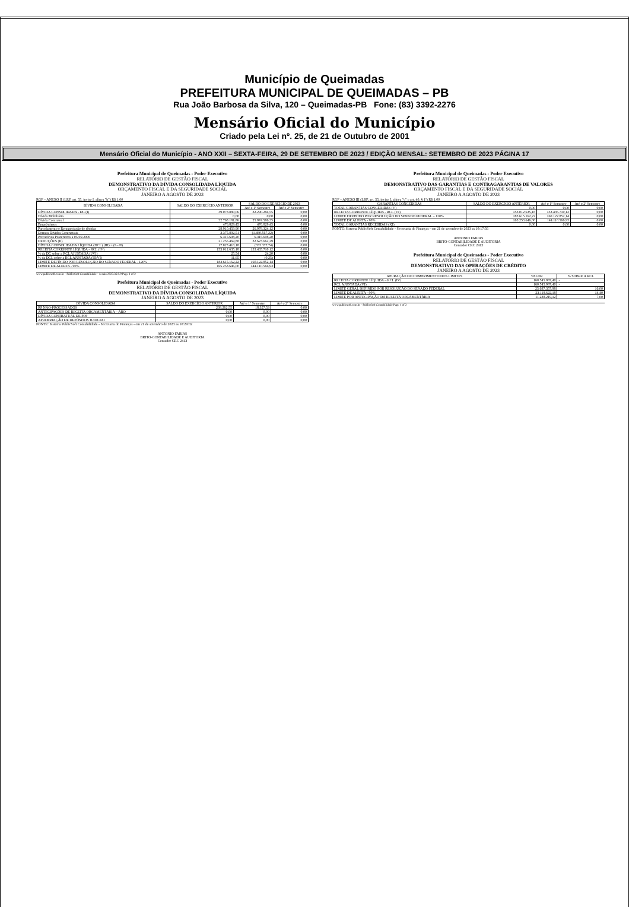Município de Queimadas
PREFEITURA MUNICIPAL DE QUEIMADAS – PB
Rua João Barbosa da Silva, 120 – Queimadas-PB Fone: (83) 3392-2276
Mensário Oficial do Município
Criado pela Lei nº. 25, de 21 de Outubro de 2001
Mensário Oficial do Município - ANO XXII – SEXTA-FEIRA, 29 DE SETEMBRO DE 2023 / EDIÇÃO MENSAL: SETEMBRO DE 2023 PÁGINA 17
Prefeitura Municipal de Queimadas - Poder Executivo
RELATÓRIO DE GESTÃO FISCAL
DEMONSTRATIVO DA DÍVIDA CONSOLIDADA LÍQUIDA
ORÇAMENTO FISCAL E DA SEGURIDADE SOCIAL
JANEIRO A AGOSTO DE 2023
RGF – ANEXO II (LRF, art. 55, inciso I, alínea "b") R$ 1,00
| DÍVIDA CONSOLIDADA | SALDO DO EXERCÍCIO ANTERIOR | SALDO DO EXERCÍCIO DE 2023 | |
| --- | --- | --- | --- |
| | | Até o 1º Semestre | Até o 2º Semestre |
| DÍVIDA CONSOLIDADA - DC (I) | 39.078.880,06 | 32.290.284,55 | 0,00 |
| Dívida Mobiliária | 0,00 | 0,00 | 0,00 |
| Dívida Contratual | 32.763.181,86 | 25.974.586,35 | 0,00 |
| Empréstimos | 476.829,45 | 476.829,45 | 0,00 |
| Parcelamento e Renegociação de dívidas | 28.910.459,90 | 26.978.324,12 | 0,00 |
| Demais Dívidas Contratuais | 3.375.892,51 | (1.480.567,22) | 0,00 |
| Precatórios Posteriores a 05/05/2000 | 6.315.698,20 | 6.315.698,20 | 0,00 |
| DEDUÇÕES (II) | 21.255.469,88 | 32.623.662,29 | 0,00 |
| DÍVIDA CONSOLIDADA LÍQUIDA (DCL) (III) = (I – II) | 17.823.410,18 | (333.377,74) | 0,00 |
| RECEITA CORRENTE LÍQUIDA - RCL (IV) | 153.012.635,18 | 133.435.710,12 | 0,00 |
| % da DC sobre a RCL AJUSTADA (I/VI) | 25,54 | 24,20 | 0,00 |
| % da DCL sobre a RCL AJUSTADA (III/VI) | 11,65 | (0,25) | 0,00 |
| LIMITE DEFINIDO POR RESOLUÇÃO DO SENADO FEDERAL - 120% | 183.615.162,22 | 160.122.852,14 | 0,00 |
| LIMITE DE ALERTA - 90% | 165.253.646,00 | 144.110.566,93 | 0,00 |
www.publicsoft.com.br - PublicSoft Contabilidade - versão 2023.36.0.0 Page 1 of 2
Prefeitura Municipal de Queimadas - Poder Executivo
RELATÓRIO DE GESTÃO FISCAL
DEMONSTRATIVO DA DÍVIDA CONSOLIDADA LÍQUIDA
JANEIRO A AGOSTO DE 2023
| DÍVIDA CONSOLIDADA | SALDO DO EXERCÍCIO ANTERIOR | Até o 1º Semestre | Até o 2º Semestre |
| --- | --- | --- | --- |
| RP NÃO-PROCESSADOS | 238.262,55 | 18.357,53 | 0,00 |
| ANTECIPAÇÕES DE RECEITA ORÇAMENTÁRIA – ARO | 0,00 | 0,00 | 0,00 |
| DÍVIDA CONTRATUAL DE PPP | 0,00 | 0,00 | 0,00 |
| APROPRIAÇÃO DE DEPÓSITOS JUDICIAI | 0,00 | 0,00 | 0,00 |
FONTE: Sistema PublicSoft Contabilidade - Secretaria de Finanças - em 21 de setembro de 2023 as 10:29:02
ANTONIO FARIAS
BRITO-CONTABILIDADE E AUDITORIA
Contador CRC 2413
Prefeitura Municipal de Queimadas - Poder Executivo
RELATÓRIO DE GESTÃO FISCAL
DEMONSTRATIVO DAS GARANTIAS E CONTRAGARANTIAS DE VALORES
ORÇAMENTO FISCAL E DA SEGURIDADE SOCIAL
JANEIRO A AGOSTO DE 2023
RGF – ANEXO III (LRF, art. 55, inciso I, alínea "c" e art. 40, § 1º) R$ 1,00
| GARANTIAS CONCEDIDAS | SALDO DO EXERCÍCIO ANTERIOR | Até o 1º Semestre | Até o 2º Semestre |
| --- | --- | --- | --- |
| TOTAL GARANTIAS CONCEDIDAS (V) | 0,00 | 0,00 | 0,00 |
| RECEITA CORRENTE LÍQUIDA - RCL (VI) | 153.012.635,18 | 133.435.710,12 | 0,00 |
| LIMITE DEFINIDO POR RESOLUÇÃO DO SENADO FEDERAL – 120% | 183.615.162,22 | 160.122.852,14 | 0,00 |
| LIMITE DE ALERTA - 90% | 165.253.646,00 | 144.110.566,93 | 0,00 |
| TOTAL GARANTIAS RECEBIDAS (XI) | 0,00 | 0,00 | 0,00 |
FONTE: Sistema PublicSoft Contabilidade - Secretaria de Finanças - em 21 de setembro de 2023 as 10:17:56
ANTONIO FARIAS
BRITO-CONTABILIDADE E AUDITORIA
Contador CRC 2413
Prefeitura Municipal de Queimadas - Poder Executivo
RELATÓRIO DE GESTÃO FISCAL
DEMONSTRATIVO DAS OPERAÇÕES DE CRÉDITO
JANEIRO A AGOSTO DE 2023
| APURAÇÃO DO CUMPRIMENTO DOS LIMITES | VALOR | % SOBRE A RCL |
| --- | --- | --- |
| RECEITA CORRENTE LÍQUIDA – RCL (IV) | 160.545.987,40 | - |
| RCL AJUSTADA (VI) | 160.545.987,40 | - |
| LIMITE GERAL DEFINIDO POR RESOLUÇÃO DO SENADO FEDERAL | 25.687.357,98 | 16,00 |
| LIMITE DE ALERTA - 90% | 23.118.622,18 | 14,40 |
| LIMITE POR ANTECIPAÇÃO DA RECEITA ORÇAMENTÁRIA | 11.238.219,12 | 7,00 |
www.publicsoft.com.br - PublicSoft Contabilidade Page 1 of 2